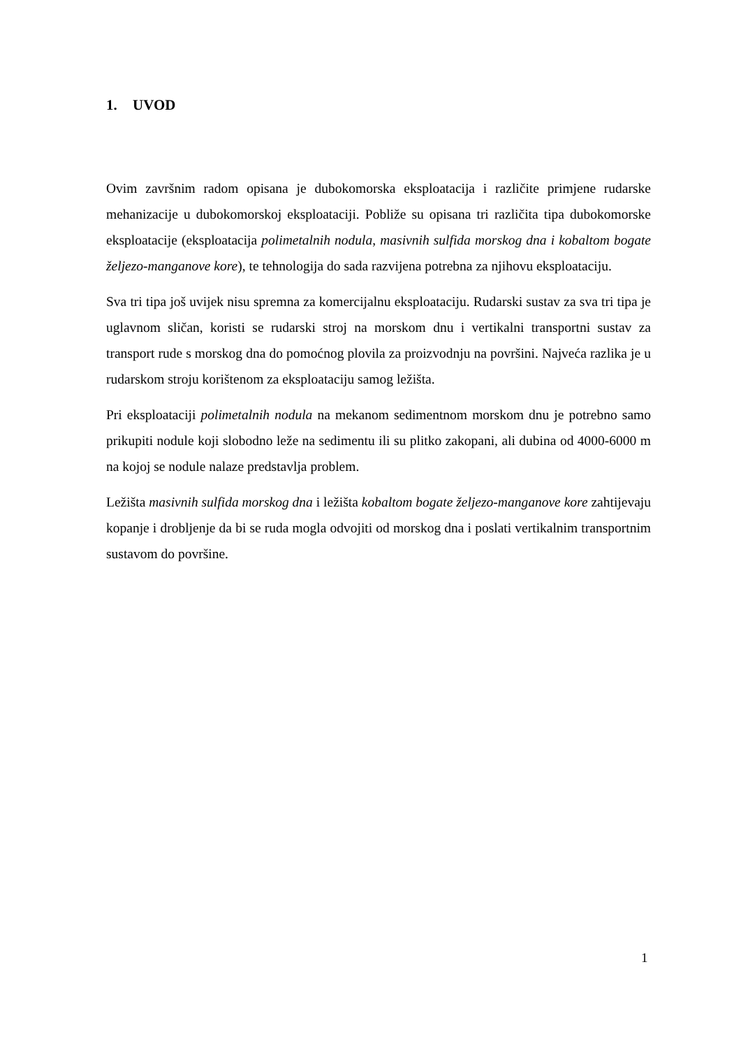1. UVOD
Ovim završnim radom opisana je dubokomorska eksploatacija i različite primjene rudarske mehanizacije u dubokomorskoj eksploataciji. Pobliže su opisana tri različita tipa dubokomorske eksploatacije (eksploatacija polimetalnih nodula, masivnih sulfida morskog dna i kobaltom bogate željezo-manganove kore), te tehnologija do sada razvijena potrebna za njihovu eksploataciju.
Sva tri tipa još uvijek nisu spremna za komercijalnu eksploataciju. Rudarski sustav za sva tri tipa je uglavnom sličan, koristi se rudarski stroj na morskom dnu i vertikalni transportni sustav za transport rude s morskog dna do pomoćnog plovila za proizvodnju na površini. Najveća razlika je u rudarskom stroju korištenom za eksploataciju samog ležišta.
Pri eksploataciji polimetalnih nodula na mekanom sedimentnom morskom dnu je potrebno samo prikupiti nodule koji slobodno leže na sedimentu ili su plitko zakopani, ali dubina od 4000-6000 m na kojoj se nodule nalaze predstavlja problem.
Ležišta masivnih sulfida morskog dna i ležišta kobaltom bogate željezo-manganove kore zahtijevaju kopanje i drobljenje da bi se ruda mogla odvojiti od morskog dna i poslati vertikalnim transportnim sustavom do površine.
1